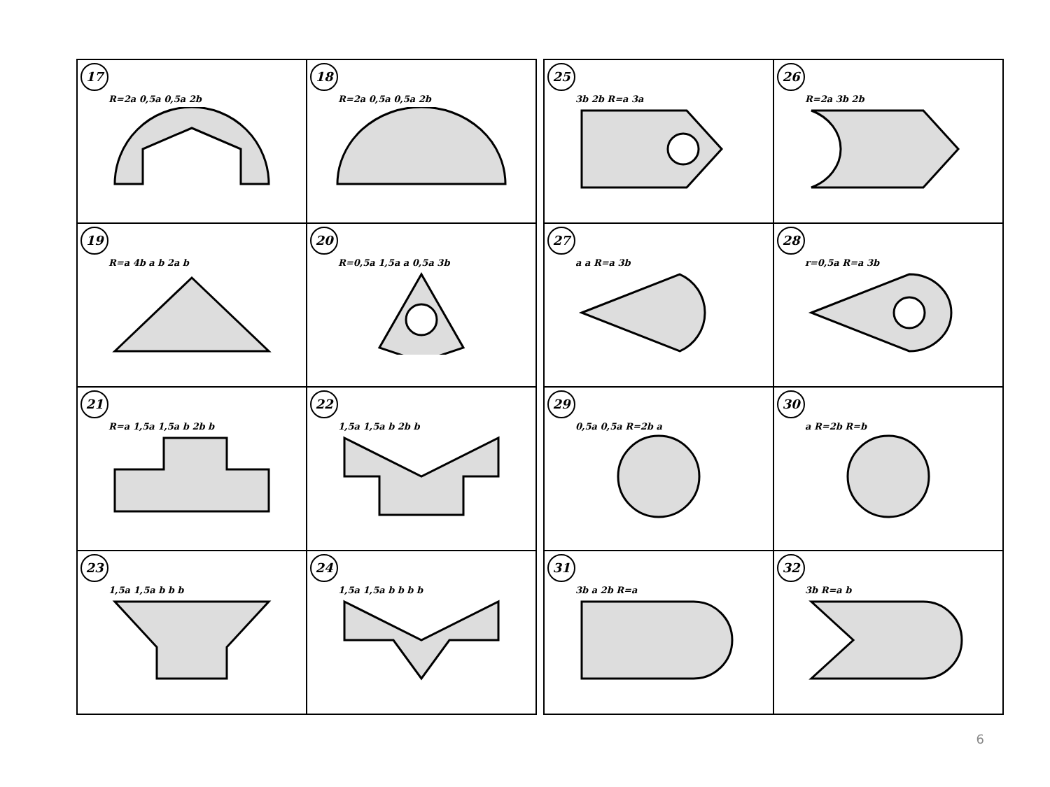| 17 R=2a 0,5a 0,5a 2b | 18 R=2a 0,5a 0,5a 2b |
| 19 R=a 4b a b 2a b | 20 R=0,5a 1,5a a 0,5a 3b |
| 21 R=a 1,5a 1,5a b 2b b | 22 1,5a 1,5a b 2b b |
| 23 1,5a 1,5a b b b | 24 1,5a 1,5a b b b b |
| 25 3b 2b R=a 3a | 26 R=2a 3b 2b |
| 27 a a R=a 3b | 28 r=0,5a R=a 3b |
| 29 0,5a 0,5a R=2b a | 30 a R=2b R=b |
| 31 3b a 2b R=a | 32 3b R=a b |
6